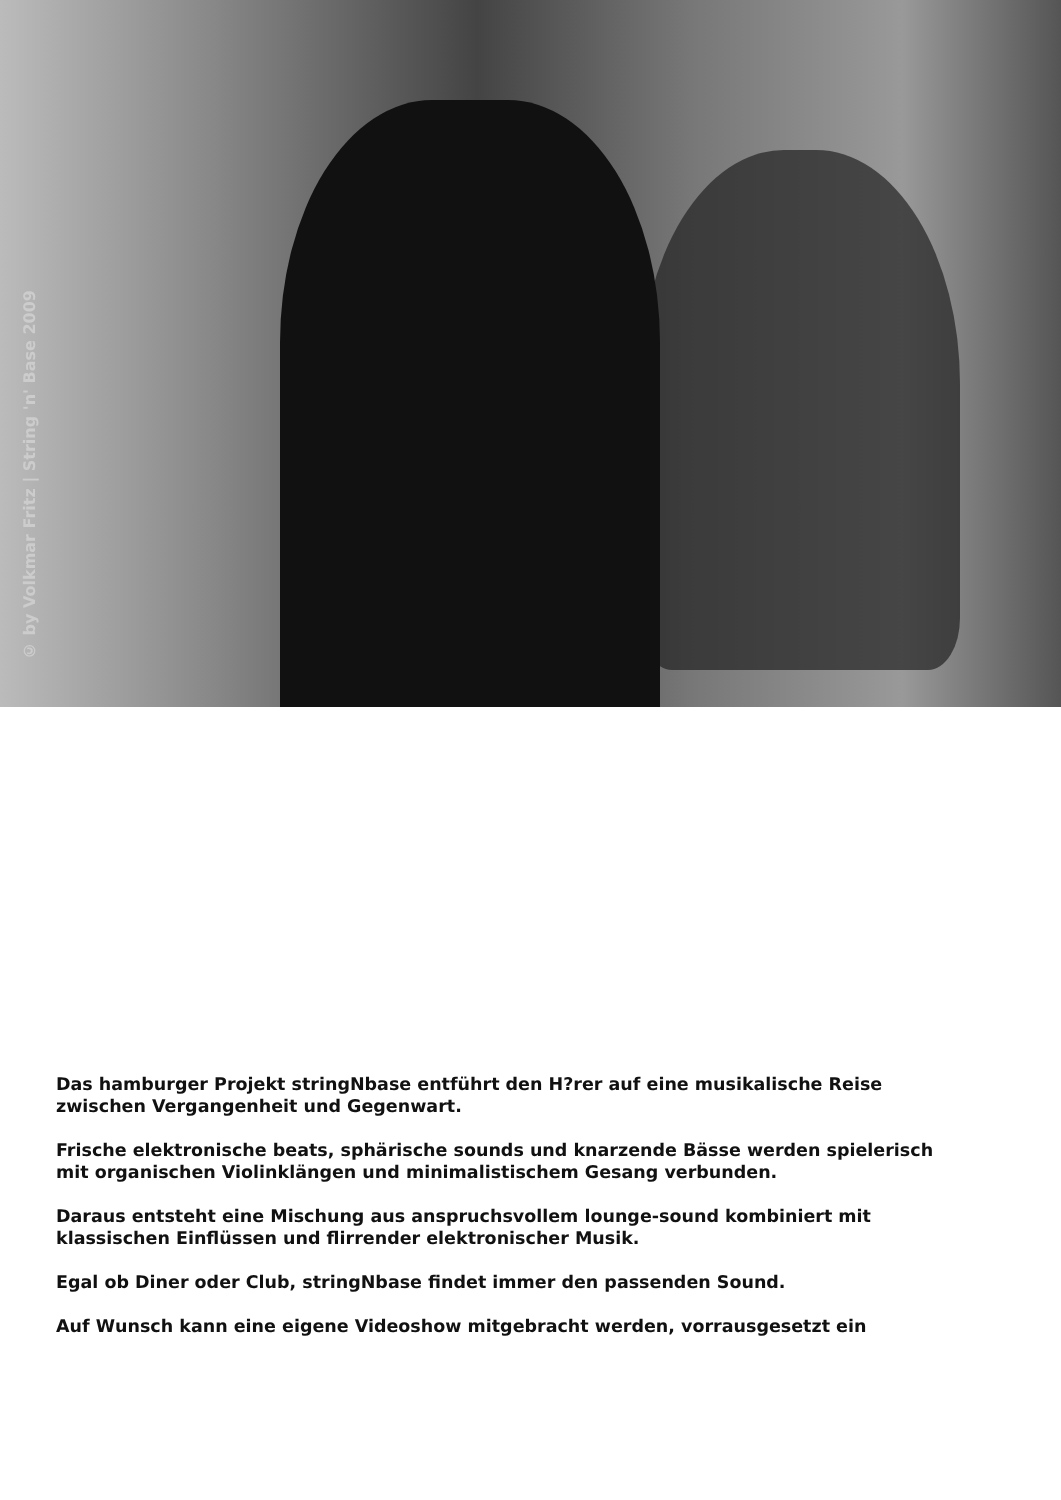© by Volkmar Fritz | String 'n' Base 2009
Das hamburger Projekt stringNbase entführt den H?rer auf eine musikalische Reise
zwischen Vergangenheit und Gegenwart.
Frische elektronische beats, sphärische sounds und knarzende Bässe werden spielerisch
mit organischen Violinklängen und minimalistischem Gesang verbunden.
Daraus entsteht eine Mischung aus anspruchsvollem lounge-sound kombiniert mit
klassischen Einflüssen und flirrender elektronischer Musik.
Egal ob Diner oder Club, stringNbase findet immer den passenden Sound.
Auf Wunsch kann eine eigene Videoshow mitgebracht werden, vorrausgesetzt ein